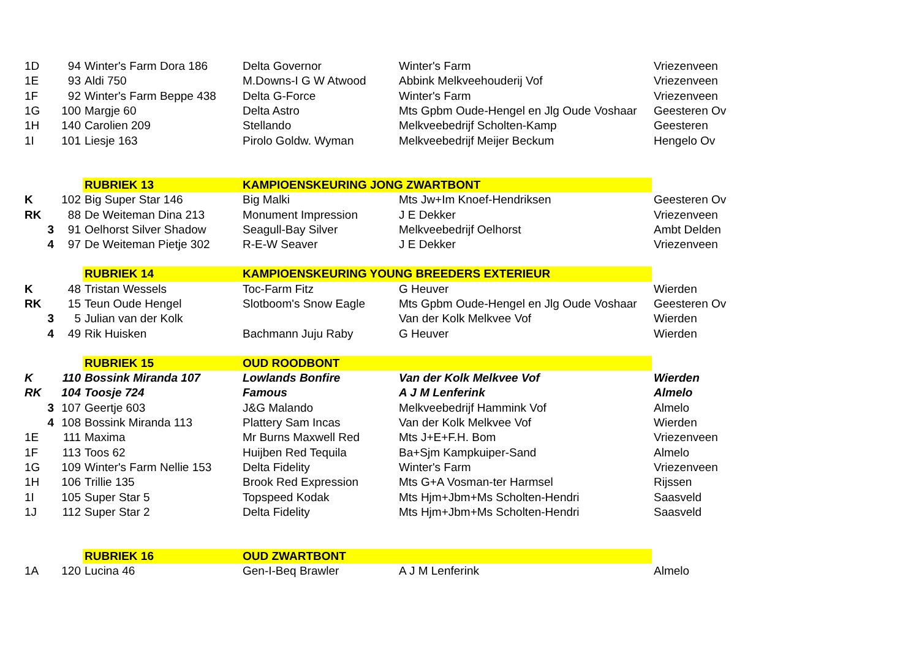| 1D | 94 | Winter's Farm Dora 186 | Delta Governor | Winter's Farm | Vriezenveen |
| 1E | 93 | Aldi 750 | M.Downs-I G W Atwood | Abbink Melkveehouderij Vof | Vriezenveen |
| 1F | 92 | Winter's Farm Beppe 438 | Delta G-Force | Winter's Farm | Vriezenveen |
| 1G | 100 | Margje 60 | Delta Astro | Mts Gpbm Oude-Hengel en Jlg Oude Voshaar | Geesteren Ov |
| 1H | 140 | Carolien 209 | Stellando | Melkveebedrijf Scholten-Kamp | Geesteren |
| 1I | 101 | Liesje 163 | Pirolo Goldw. Wyman | Melkveebedrijf Meijer Beckum | Hengelo Ov |
| | | RUBRIEK 13 | KAMPIOENSKEURING JONG ZWARTBONT | | |
| K | 102 | Big Super Star 146 | Big Malki | Mts Jw+Im Knoef-Hendriksen | Geesteren Ov |
| RK | 88 | De Weiteman Dina 213 | Monument Impression | J E Dekker | Vriezenveen |
| 3 | 91 | Oelhorst Silver Shadow | Seagull-Bay Silver | Melkveebedrijf Oelhorst | Ambt Delden |
| 4 | 97 | De Weiteman Pietje 302 | R-E-W Seaver | J E Dekker | Vriezenveen |
| | | RUBRIEK 14 | KAMPIOENSKEURING YOUNG BREEDERS EXTERIEUR | | |
| K | 48 | Tristan Wessels | Toc-Farm Fitz | G Heuver | Wierden |
| RK | 15 | Teun Oude Hengel | Slotboom's Snow Eagle | Mts Gpbm Oude-Hengel en Jlg Oude Voshaar | Geesteren Ov |
| 3 | 5 | Julian van der Kolk | | Van der Kolk Melkvee Vof | Wierden |
| 4 | 49 | Rik Huisken | Bachmann Juju Raby | G Heuver | Wierden |
| | | RUBRIEK 15 | OUD ROODBONT | | |
| K | 110 | Bossink Miranda 107 | Lowlands Bonfire | Van der Kolk Melkvee Vof | Wierden |
| RK | 104 | Toosje 724 | Famous | A J M Lenferink | Almelo |
| 3 | 107 | Geertje 603 | J&G Malando | Melkveebedrijf Hammink Vof | Almelo |
| 4 | 108 | Bossink Miranda 113 | Plattery Sam Incas | Van der Kolk Melkvee Vof | Wierden |
| 1E | 111 | Maxima | Mr Burns Maxwell Red | Mts J+E+F.H. Bom | Vriezenveen |
| 1F | 113 | Toos 62 | Huijben Red Tequila | Ba+Sjm Kampkuiper-Sand | Almelo |
| 1G | 109 | Winter's Farm Nellie 153 | Delta Fidelity | Winter's Farm | Vriezenveen |
| 1H | 106 | Trillie 135 | Brook Red Expression | Mts G+A Vosman-ter Harmsel | Rijssen |
| 1I | 105 | Super Star 5 | Topspeed Kodak | Mts Hjm+Jbm+Ms Scholten-Hendri | Saasveld |
| 1J | 112 | Super Star 2 | Delta Fidelity | Mts Hjm+Jbm+Ms Scholten-Hendri | Saasveld |
| | | RUBRIEK 16 | OUD ZWARTBONT | | |
| 1A | 120 | Lucina 46 | Gen-I-Beq Brawler | A J M Lenferink | Almelo |